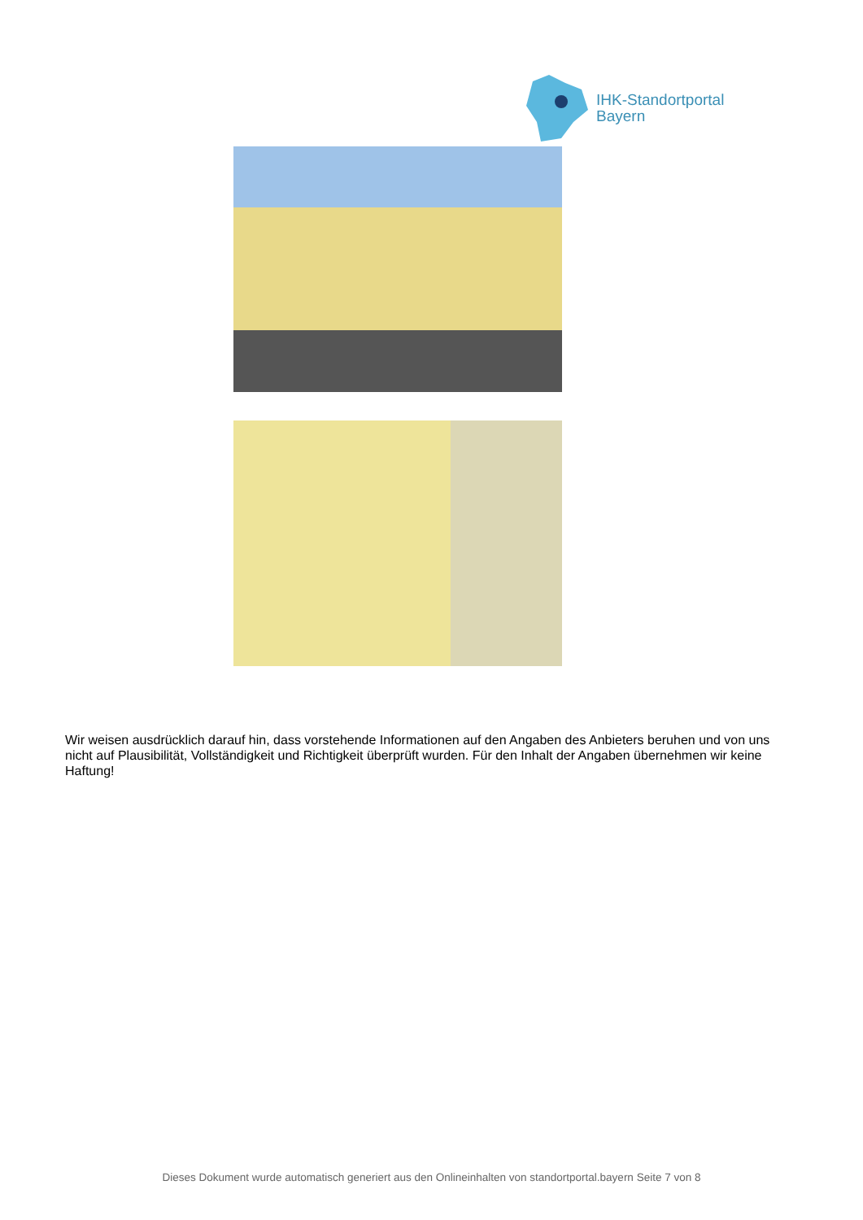IHK-Standortportal
Bayern
Wir weisen ausdrücklich darauf hin, dass vorstehende Informationen auf den Angaben des Anbieters beruhen und von uns nicht auf Plausibilität, Vollständigkeit und Richtigkeit überprüft wurden. Für den Inhalt der Angaben übernehmen wir keine Haftung!
Dieses Dokument wurde automatisch generiert aus den Onlineinhalten von standortportal.bayern Seite 7 von 8